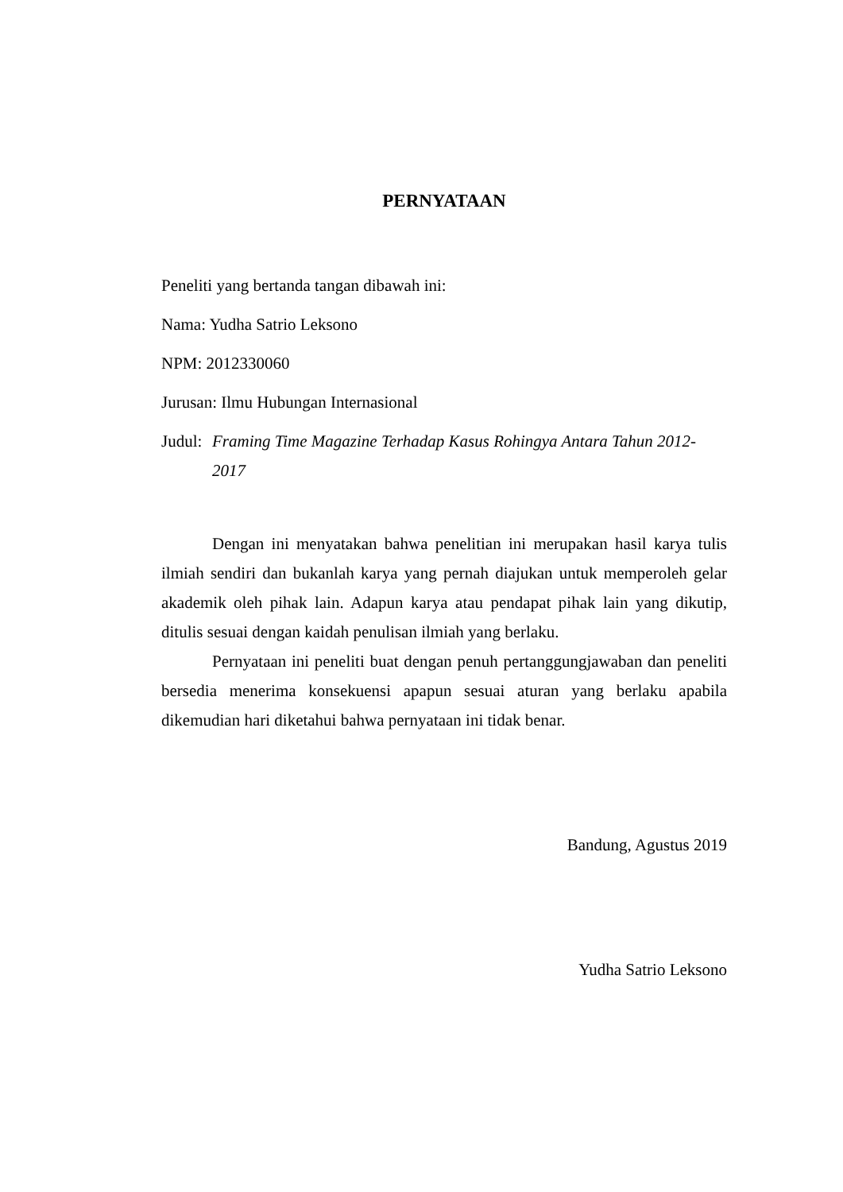PERNYATAAN
Peneliti yang bertanda tangan dibawah ini:
Nama: Yudha Satrio Leksono
NPM: 2012330060
Jurusan: Ilmu Hubungan Internasional
Judul:
Framing Time Magazine Terhadap Kasus Rohingya Antara Tahun 2012-2017
Dengan ini menyatakan bahwa penelitian ini merupakan hasil karya tulis ilmiah sendiri dan bukanlah karya yang pernah diajukan untuk memperoleh gelar akademik oleh pihak lain. Adapun karya atau pendapat pihak lain yang dikutip, ditulis sesuai dengan kaidah penulisan ilmiah yang berlaku.
Pernyataan ini peneliti buat dengan penuh pertanggungjawaban dan peneliti bersedia menerima konsekuensi apapun sesuai aturan yang berlaku apabila dikemudian hari diketahui bahwa pernyataan ini tidak benar.
Bandung, Agustus 2019
Yudha Satrio Leksono